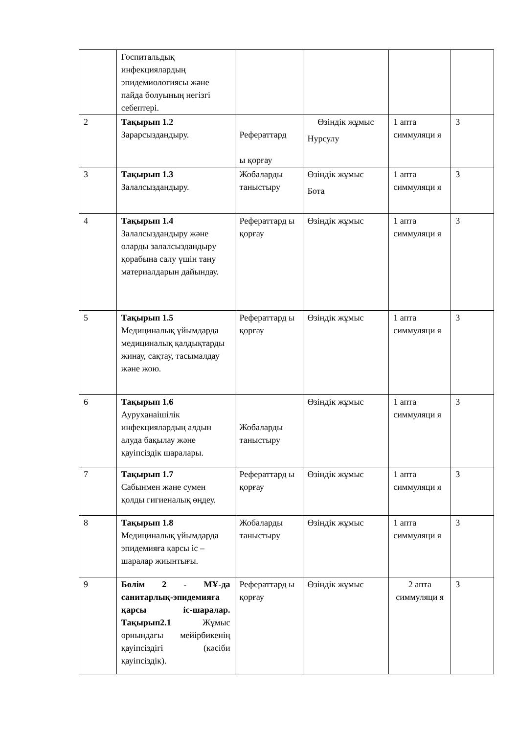| | Госпитальдық инфекциялардың эпидемиологиясы және пайда болуының негізгі себептері. | | | | |
| 2 | Тақырып 1.2 Зарарсыздандыру. | Рефераттард ы қорғау | Өзіндік жұмыс Нурсулу | 1 апта симмуляци я | 3 |
| 3 | Тақырып 1.3 Залалсыздандыру. | Жобаларды таныстыру | Өзіндік жұмыс Бота | 1 апта симмуляци я | 3 |
| 4 | Тақырып 1.4 Залалсыздандыру және оларды залалсыздандыру қорабына салу үшін таңу материалдарын дайындау. | Рефераттард ы қорғау | Өзіндік жұмыс | 1 апта симмуляци я | 3 |
| 5 | Тақырып 1.5 Медициналық ұйымдарда медициналық қалдықтарды жинау, сақтау, тасымалдау және жою. | Рефераттард ы қорғау | Өзіндік жұмыс | 1 апта симмуляци я | 3 |
| 6 | Тақырып 1.6 Ауруханаішілік инфекциялардың алдын алуда бақылау және қауіпсіздік шаралары. | Жобаларды таныстыру | Өзіндік жұмыс | 1 апта симмуляци я | 3 |
| 7 | Тақырып 1.7 Сабынмен және сумен қолды гигиеналық өңдеу. | Рефераттард ы қорғау | Өзіндік жұмыс | 1 апта симмуляци я | 3 |
| 8 | Тақырып 1.8 Медициналық ұйымдарда эпидемияға қарсы іс –шаралар жиынтығы. | Жобаларды таныстыру | Өзіндік жұмыс | 1 апта симмуляци я | 3 |
| 9 | Бөлім 2 - МҰ-да санитарлық-эпидемияға қарсы іс-шаралар. Тақырып2.1 Жұмыс орнындағы мейірбикенің қауіпсіздігі (кәсіби қауіпсіздік). | Рефераттард ы қорғау | Өзіндік жұмыс | 2 апта симмуляци я | 3 |